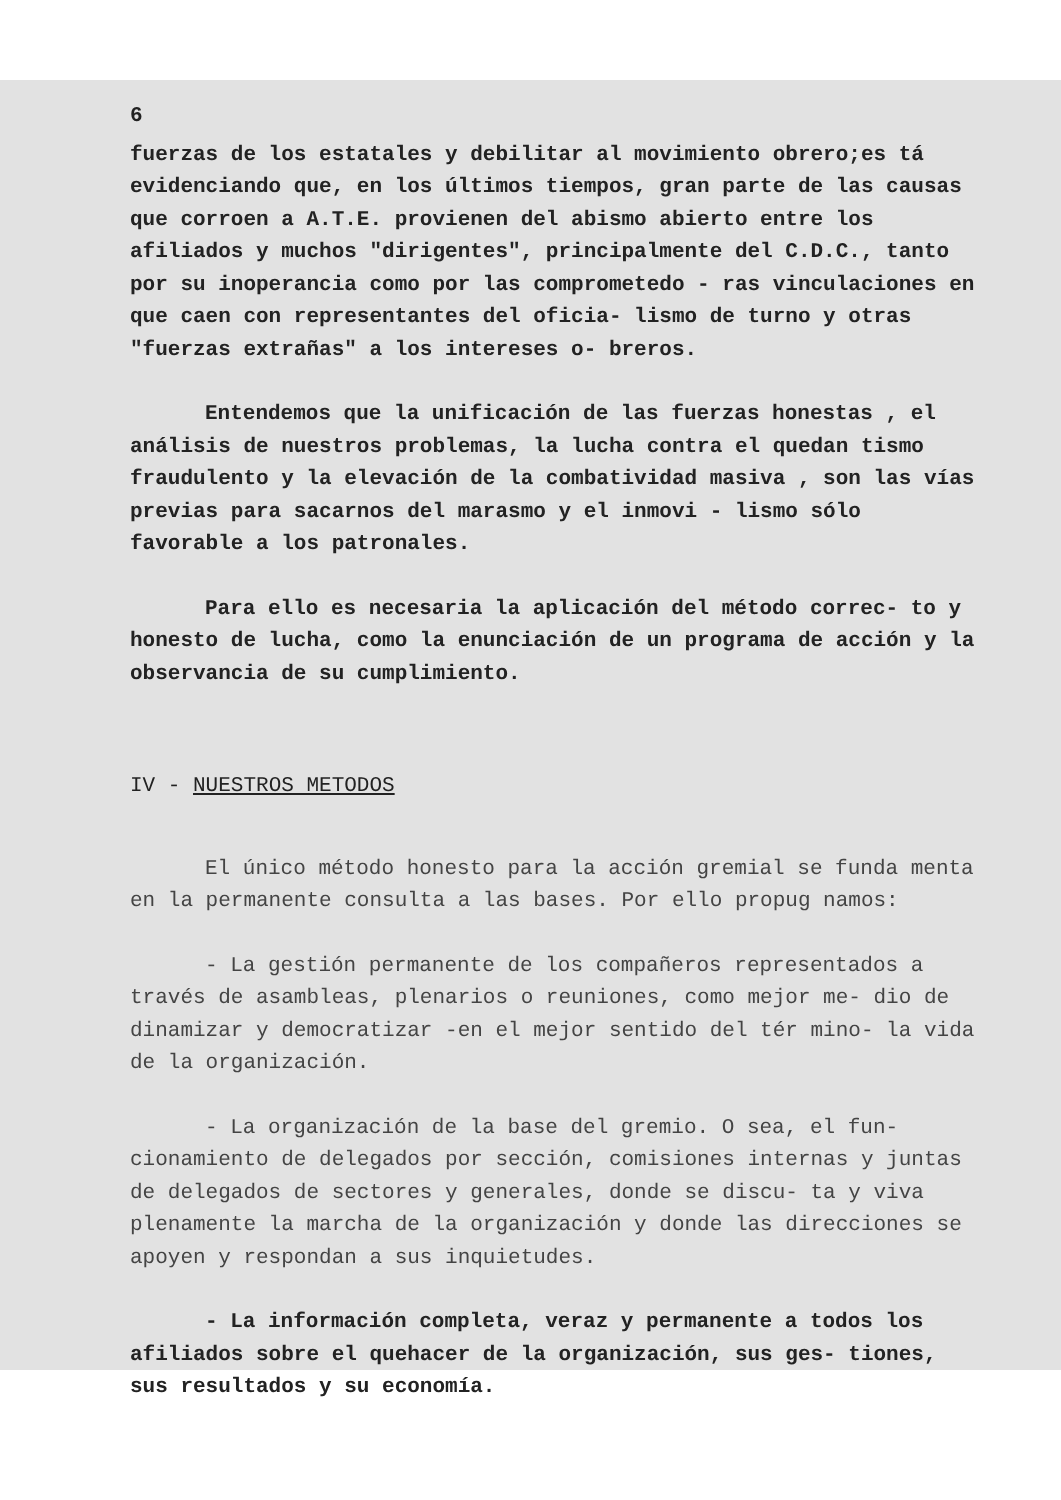6
fuerzas de los estatales y debilitar al movimiento obrero;es tá evidenciando que, en los últimos tiempos, gran parte de las causas que corroen a A.T.E. provienen del abismo abierto entre los afiliados y muchos "dirigentes", principalmente del C.D.C., tanto por su inoperancia como por las comprometedo - ras vinculaciones en que caen con representantes del oficia- lismo de turno y otras "fuerzas extrañas" a los intereses o- breros.
Entendemos que la unificación de las fuerzas honestas , el análisis de nuestros problemas, la lucha contra el quedan tismo fraudulento y la elevación de la combatividad masiva , son las vías previas para sacarnos del marasmo y el inmovi - lismo sólo favorable a los patronales.
Para ello es necesaria la aplicación del método correc- to y honesto de lucha, como la enunciación de un programa de acción y la observancia de su cumplimiento.
IV - NUESTROS METODOS
El único método honesto para la acción gremial se funda menta en la permanente consulta a las bases. Por ello propug namos:
- La gestión permanente de los compañeros representados a través de asambleas, plenarios o reuniones, como mejor me- dio de dinamizar y democratizar -en el mejor sentido del tér mino- la vida de la organización.
- La organización de la base del gremio. O sea, el fun- cionamiento de delegados por sección, comisiones internas y juntas de delegados de sectores y generales, donde se discu- ta y viva plenamente la marcha de la organización y donde las direcciones se apoyen y respondan a sus inquietudes.
- La información completa, veraz y permanente a todos los afiliados sobre el quehacer de la organización, sus ges- tiones, sus resultados y su economía.